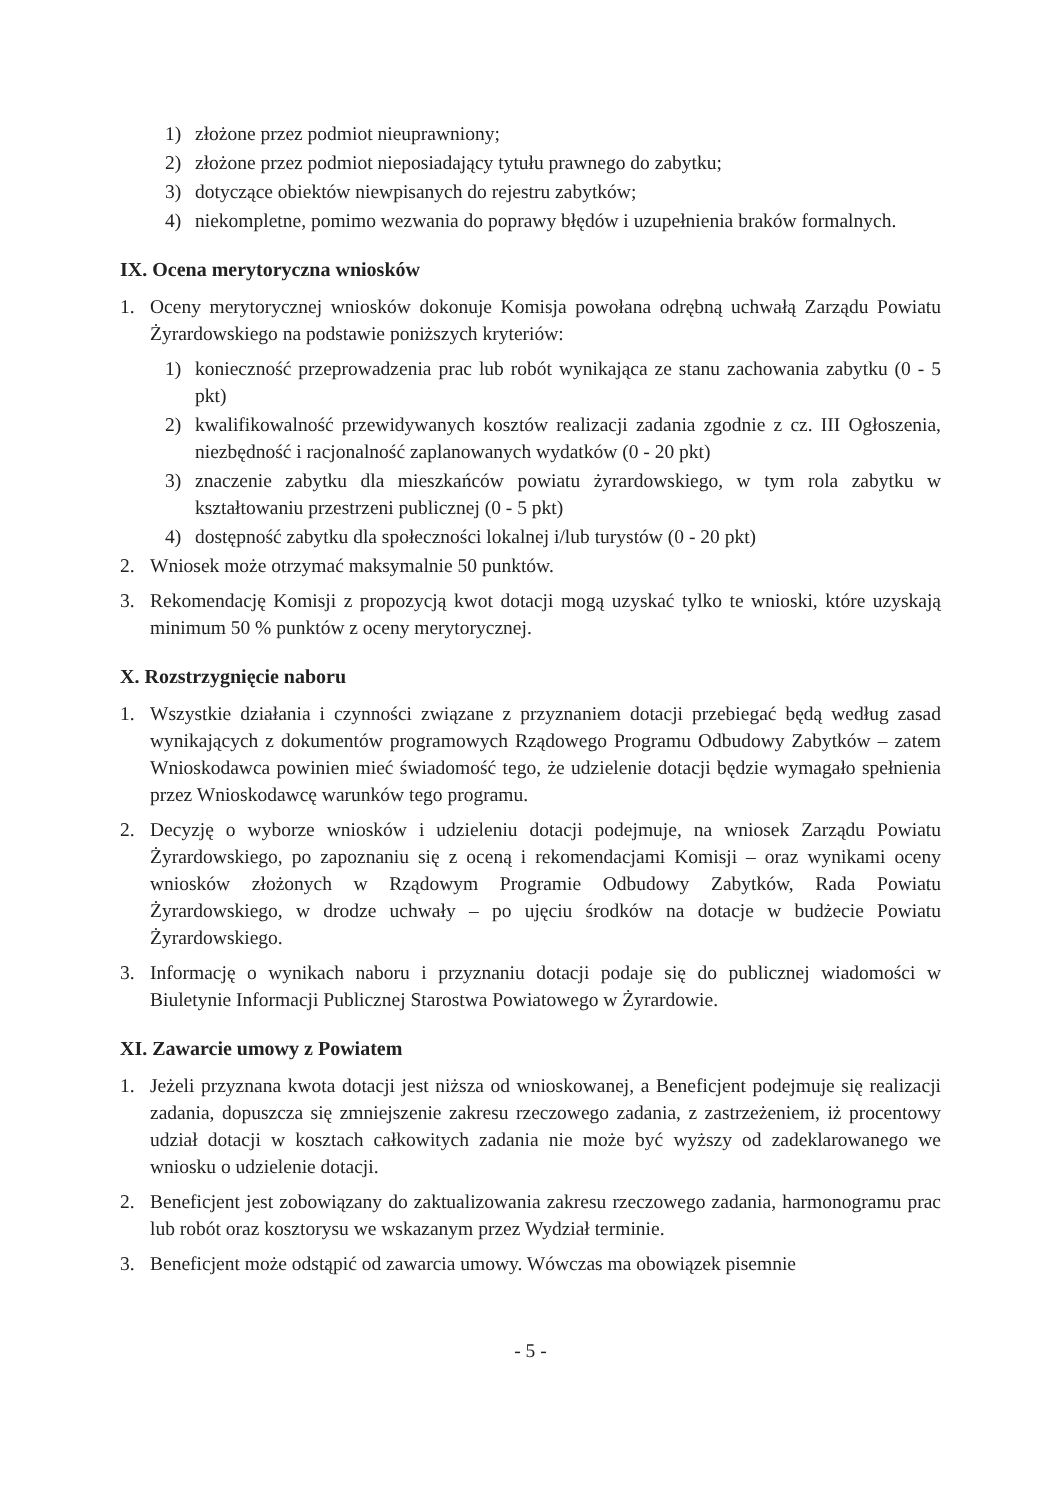1) złożone przez podmiot nieuprawniony;
2) złożone przez podmiot nieposiadający tytułu prawnego do zabytku;
3) dotyczące obiektów niewpisanych do rejestru zabytków;
4) niekompletne, pomimo wezwania do poprawy błędów i uzupełnienia braków formalnych.
IX. Ocena merytoryczna wniosków
1. Oceny merytorycznej wniosków dokonuje Komisja powołana odrębną uchwałą Zarządu Powiatu Żyrardowskiego na podstawie poniższych kryteriów:
1) konieczność przeprowadzenia prac lub robót wynikająca ze stanu zachowania zabytku (0 - 5 pkt)
2) kwalifikowalność przewidywanych kosztów realizacji zadania zgodnie z cz. III Ogłoszenia, niezbędność i racjonalność zaplanowanych wydatków (0 - 20 pkt)
3) znaczenie zabytku dla mieszkańców powiatu żyrardowskiego, w tym rola zabytku w kształtowaniu przestrzeni publicznej (0 - 5 pkt)
4) dostępność zabytku dla społeczności lokalnej i/lub turystów (0 - 20 pkt)
2. Wniosek może otrzymać maksymalnie 50 punktów.
3. Rekomendację Komisji z propozycją kwot dotacji mogą uzyskać tylko te wnioski, które uzyskają minimum 50 % punktów z oceny merytorycznej.
X. Rozstrzygnięcie naboru
1. Wszystkie działania i czynności związane z przyznaniem dotacji przebiegać będą według zasad wynikających z dokumentów programowych Rządowego Programu Odbudowy Zabytków – zatem Wnioskodawca powinien mieć świadomość tego, że udzielenie dotacji będzie wymagało spełnienia przez Wnioskodawcę warunków tego programu.
2. Decyzję o wyborze wniosków i udzieleniu dotacji podejmuje, na wniosek Zarządu Powiatu Żyrardowskiego, po zapoznaniu się z oceną i rekomendacjami Komisji – oraz wynikami oceny wniosków złożonych w Rządowym Programie Odbudowy Zabytków, Rada Powiatu Żyrardowskiego, w drodze uchwały – po ujęciu środków na dotacje w budżecie Powiatu Żyrardowskiego.
3. Informację o wynikach naboru i przyznaniu dotacji podaje się do publicznej wiadomości w Biuletynie Informacji Publicznej Starostwa Powiatowego w Żyrardowie.
XI. Zawarcie umowy z Powiatem
1. Jeżeli przyznana kwota dotacji jest niższa od wnioskowanej, a Beneficjent podejmuje się realizacji zadania, dopuszcza się zmniejszenie zakresu rzeczowego zadania, z zastrzeżeniem, iż procentowy udział dotacji w kosztach całkowitych zadania nie może być wyższy od zadeklarowanego we wniosku o udzielenie dotacji.
2. Beneficjent jest zobowiązany do zaktualizowania zakresu rzeczowego zadania, harmonogramu prac lub robót oraz kosztorysu we wskazanym przez Wydział terminie.
3. Beneficjent może odstąpić od zawarcia umowy. Wówczas ma obowiązek pisemnie
- 5 -